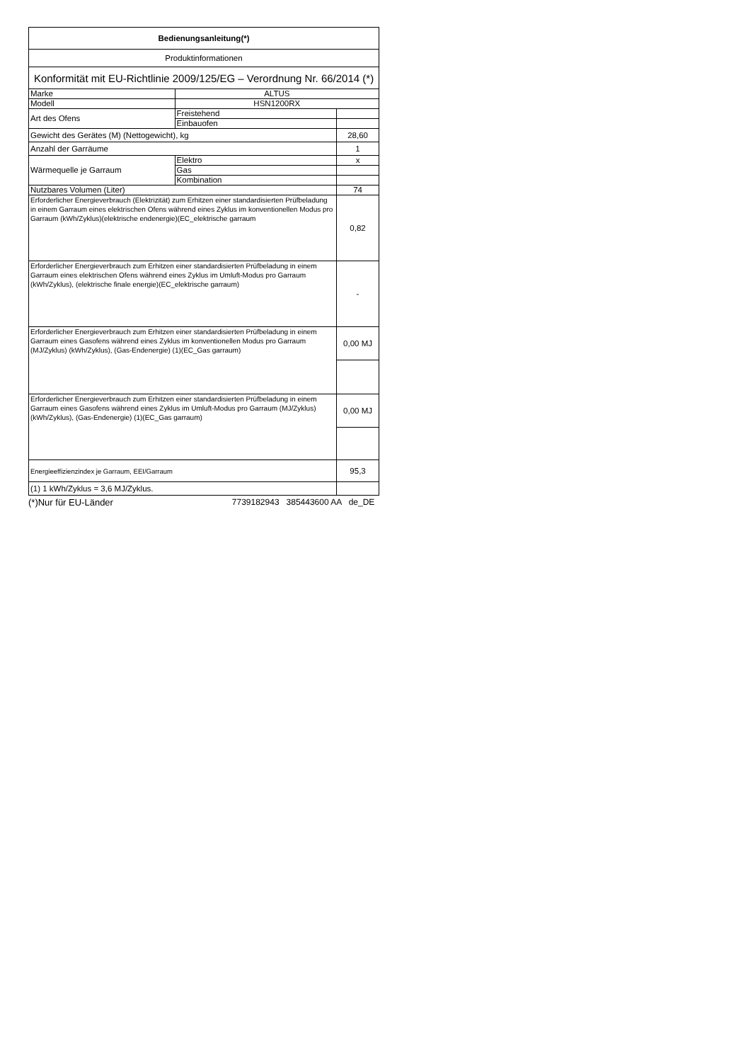| Bedienungsanleitung(*) | | |
| Produktinformationen | | |
| Konformität mit EU-Richtlinie 2009/125/EG – Verordnung Nr. 66/2014 (*) | | |
| Marke | ALTUS | |
| Modell | HSN1200RX | |
| Art des Ofens | Freistehend | |
| | Einbauofen | |
| Gewicht des Gerätes (M) (Nettogewicht), kg | | 28,60 |
| Anzahl der Garräume | | 1 |
| Wärmequelle je Garraum | Elektro | x |
| | Gas | |
| | Kombination | |
| Nutzbares Volumen (Liter) | | 74 |
| Erforderlicher Energieverbrauch (Elektrizität) zum Erhitzen einer standardisierten Prüfbeladung in einem Garraum eines elektrischen Ofens während eines Zyklus im konventionellen Modus pro Garraum (kWh/Zyklus)(elektrische endenergie)(EC_elektrische garraum | | 0,82 |
| Erforderlicher Energieverbrauch zum Erhitzen einer standardisierten Prüfbeladung in einem Garraum eines elektrischen Ofens während eines Zyklus im Umluft-Modus pro Garraum (kWh/Zyklus), (elektrische finale energie)(EC_elektrische garraum) | | - |
| Erforderlicher Energieverbrauch zum Erhitzen einer standardisierten Prüfbeladung in einem Garraum eines Gasofens während eines Zyklus im konventionellen Modus pro Garraum (MJ/Zyklus) (kWh/Zyklus), (Gas-Endenergie) (1)(EC_Gas garraum) | | 0,00 MJ |
| Erforderlicher Energieverbrauch zum Erhitzen einer standardisierten Prüfbeladung in einem Garraum eines Gasofens während eines Zyklus im Umluft-Modus pro Garraum (MJ/Zyklus) (kWh/Zyklus), (Gas-Endenergie) (1)(EC_Gas garraum) | | 0,00 MJ |
| Energieeffizienzindex je Garraum, EEI/Garraum | | 95,3 |
| (1) 1 kWh/Zyklus = 3,6 MJ/Zyklus. | | |
(*)Nur für EU-Länder 7739182943 385443600 AA de_DE